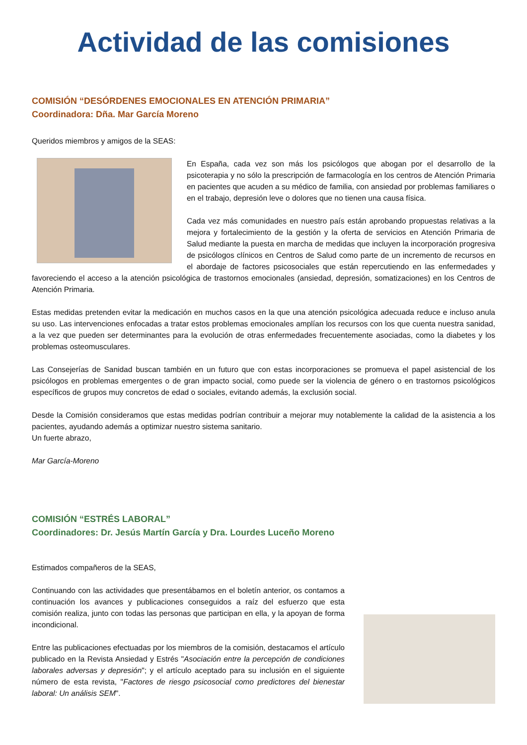Actividad de las comisiones
COMISIÓN “DESÓRDENES EMOCIONALES EN ATENCIÓN PRIMARIA”
Coordinadora: Dña. Mar García Moreno
Queridos miembros y amigos de la SEAS:
En España, cada vez son más los psicólogos que abogan por el desarrollo de la psicoterapia y no sólo la prescripción de farmacología en los centros de Atención Primaria en pacientes que acuden a su médico de familia, con ansiedad por problemas familiares o en el trabajo, depresión leve o dolores que no tienen una causa física.
Cada vez más comunidades en nuestro país están aprobando propuestas relativas a la mejora y fortalecimiento de la gestión y la oferta de servicios en Atención Primaria de Salud mediante la puesta en marcha de medidas que incluyen la incorporación progresiva de psicólogos clínicos en Centros de Salud como parte de un incremento de recursos en el abordaje de factores psicosociales que están repercutiendo en las enfermedades y favoreciendo el acceso a la atención psicológica de trastornos emocionales (ansiedad, depresión, somatizaciones) en los Centros de Atención Primaria.
Estas medidas pretenden evitar la medicación en muchos casos en la que una atención psicológica adecuada reduce e incluso anula su uso. Las intervenciones enfocadas a tratar estos problemas emocionales amplían los recursos con los que cuenta nuestra sanidad, a la vez que pueden ser determinantes para la evolución de otras enfermedades frecuentemente asociadas, como la diabetes y los problemas osteomusculares.
Las Consejerías de Sanidad buscan también en un futuro que con estas incorporaciones se promueva el papel asistencial de los psicólogos en problemas emergentes o de gran impacto social, como puede ser la violencia de género o en trastornos psicológicos específicos de grupos muy concretos de edad o sociales, evitando además, la exclusión social.
Desde la Comisión consideramos que estas medidas podrían contribuir a mejorar muy notablemente la calidad de la asistencia a los pacientes, ayudando además a optimizar nuestro sistema sanitario.
Un fuerte abrazo,
Mar García-Moreno
COMISIÓN “ESTRÉS LABORAL”
Coordinadores: Dr. Jesús Martín García y Dra. Lourdes Luceño Moreno
Estimados compañeros de la SEAS,
Continuando con las actividades que presentábamos en el boletín anterior, os contamos a continuación los avances y publicaciones conseguidos a raíz del esfuerzo que esta comisión realiza, junto con todas las personas que participan en ella, y la apoyan de forma incondicional.
Entre las publicaciones efectuadas por los miembros de la comisión, destacamos el artículo publicado en la Revista Ansiedad y Estrés "Asociación entre la percepción de condiciones laborales adversas y depresión"; y el artículo aceptado para su inclusión en el siguiente número de esta revista, "Factores de riesgo psicosocial como predictores del bienestar laboral: Un análisis SEM".